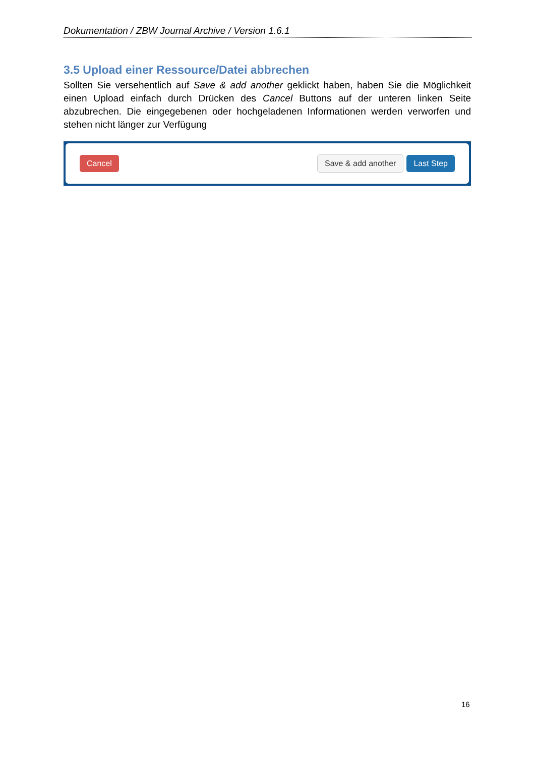Dokumentation / ZBW Journal Archive / Version 1.6.1
3.5 Upload einer Ressource/Datei abbrechen
Sollten Sie versehentlich auf Save & add another geklickt haben, haben Sie die Möglichkeit einen Upload einfach durch Drücken des Cancel Buttons auf der unteren linken Seite abzubrechen. Die eingegebenen oder hochgeladenen Informationen werden verworfen und stehen nicht länger zur Verfügung
Cancel Save & add another Last Step
16